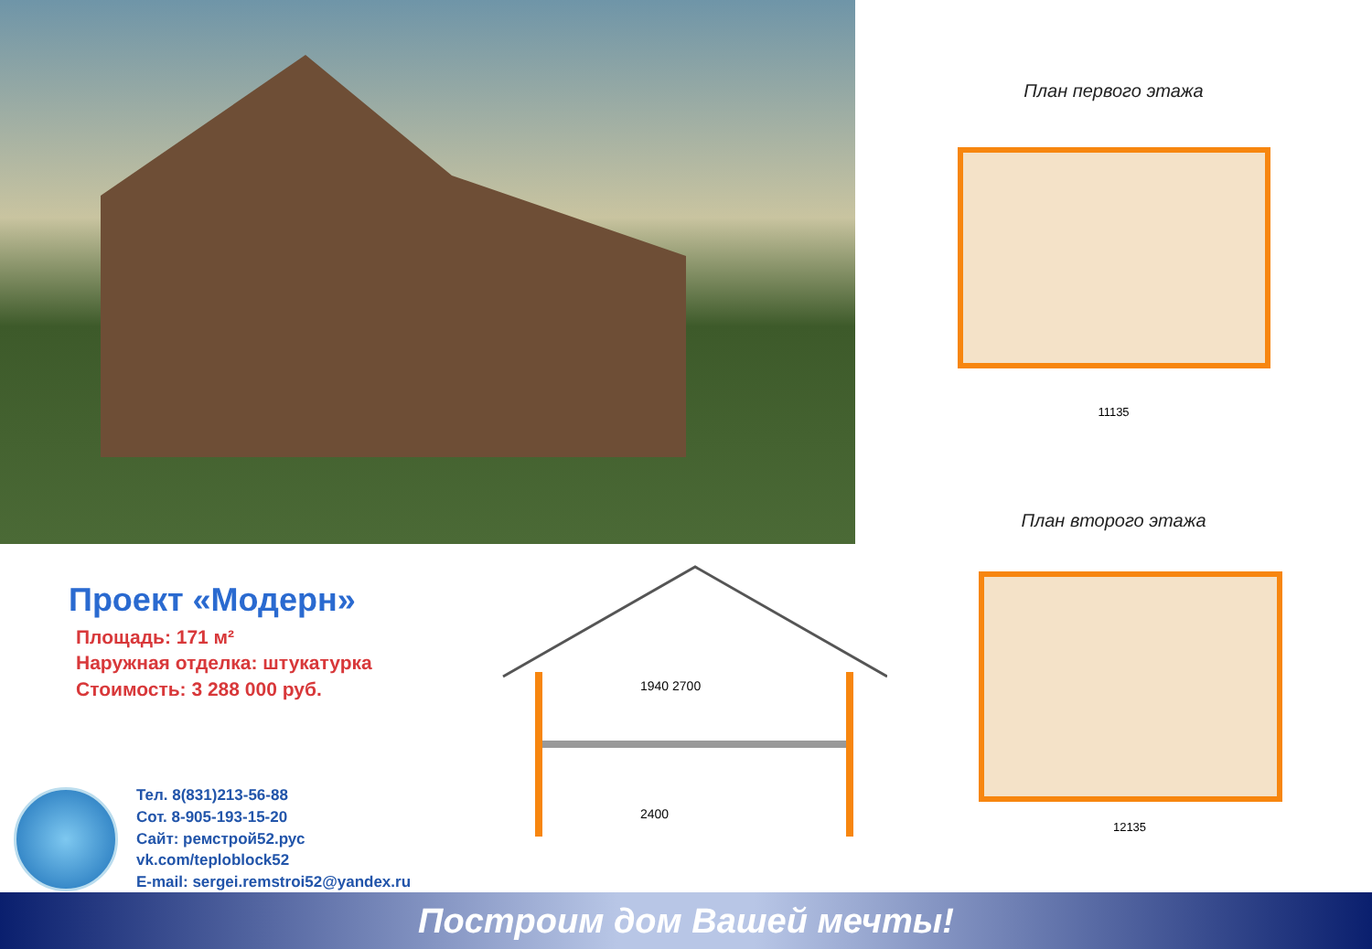План первого этажа
11135
План второго этажа
Проект «Модерн»
Площадь: 171 м²
Наружная отделка: штукатурка
Стоимость: 3 288 000 руб.
Тел. 8(831)213-56-88
Сот. 8-905-193-15-20
Сайт: ремстрой52.рус
vk.com/teploblock52
E-mail: sergei.remstroi52@yandex.ru
1940 2700
2400
12135
Построим дом Вашей мечты!